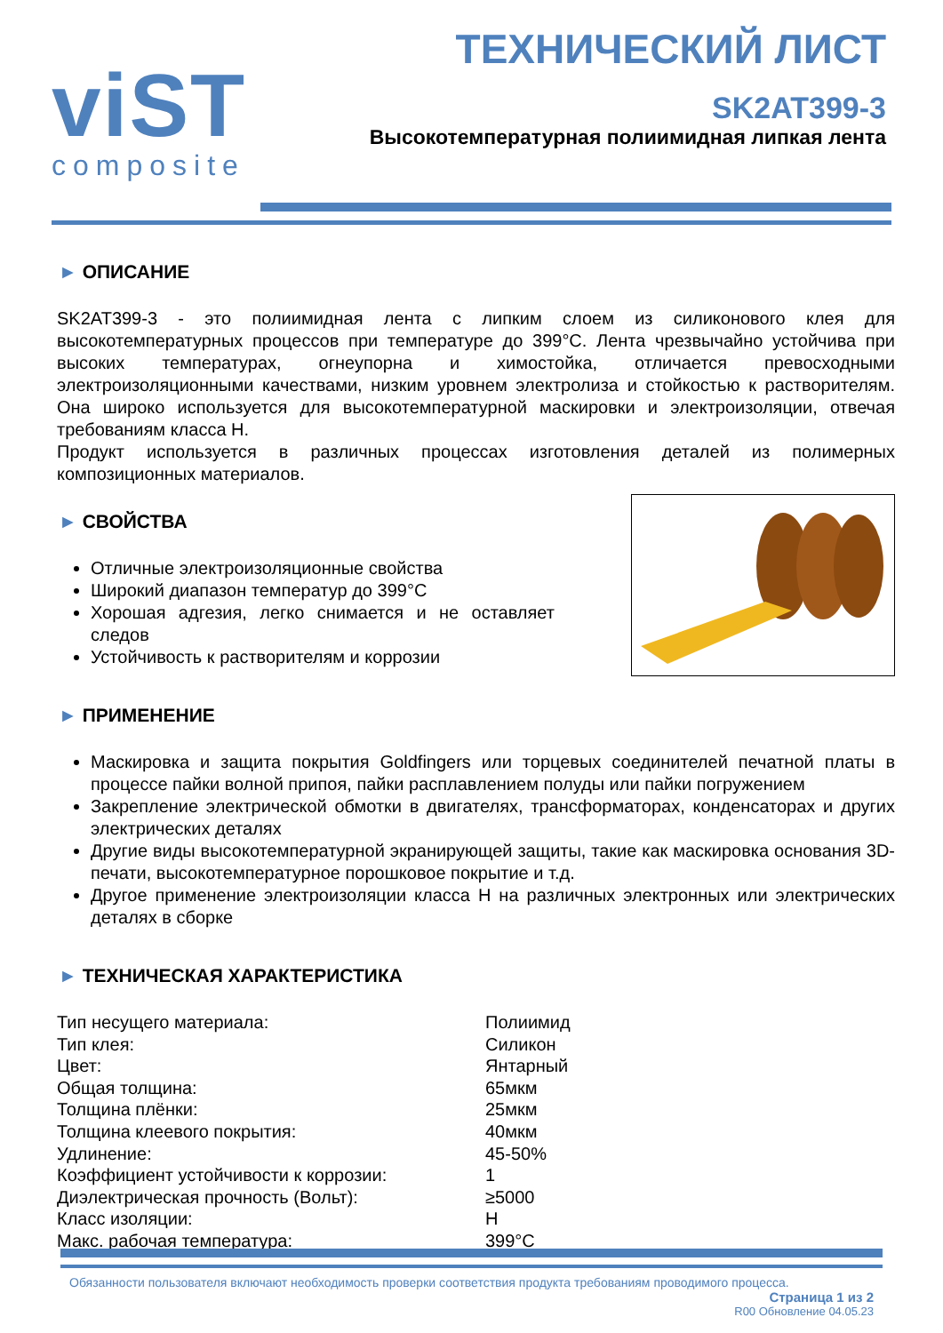viST
composite
ТЕХНИЧЕСКИЙ ЛИСТ
SK2AT399-3
Высокотемпературная полиимидная липкая лента
► ОПИСАНИЕ
SK2AT399-3 - это полиимидная лента с липким слоем из силиконового клея для высокотемпературных процессов при температуре до 399°С. Лента чрезвычайно устойчива при высоких температурах, огнеупорна и химостойка, отличается превосходными электроизоляционными качествами, низким уровнем электролиза и стойкостью к растворителям. Она широко используется для высокотемпературной маскировки и электроизоляции, отвечая требованиям класса H.
Продукт используется в различных процессах изготовления деталей из полимерных композиционных материалов.
► СВОЙСТВА
Отличные электроизоляционные свойства
Широкий диапазон температур до 399°С
Хорошая адгезия, легко снимается и не оставляет следов
Устойчивость к растворителям и коррозии
► ПРИМЕНЕНИЕ
Маскировка и защита покрытия Goldfingers или торцевых соединителей печатной платы в процессе пайки волной припоя, пайки расплавлением полуды или пайки погружением
Закрепление электрической обмотки в двигателях, трансформаторах, конденсаторах и других электрических деталях
Другие виды высокотемпературной экранирующей защиты, такие как маскировка основания 3D-печати, высокотемпературное порошковое покрытие и т.д.
Другое применение электроизоляции класса H на различных электронных или электрических деталях в сборке
► ТЕХНИЧЕСКАЯ ХАРАКТЕРИСТИКА
| Тип несущего материала: | Полиимид |
| Тип клея: | Силикон |
| Цвет: | Янтарный |
| Общая толщина: | 65мкм |
| Толщина плёнки: | 25мкм |
| Толщина клеевого покрытия: | 40мкм |
| Удлинение: | 45-50% |
| Коэффициент устойчивости к коррозии: | 1 |
| Диэлектрическая прочность (Вольт): | ≥5000 |
| Класс изоляции: | H |
| Макс. рабочая температура: | 399°С |
Обязанности пользователя включают необходимость проверки соответствия продукта требованиям проводимого процесса.
Страница 1 из 2
R00 Обновление 04.05.23